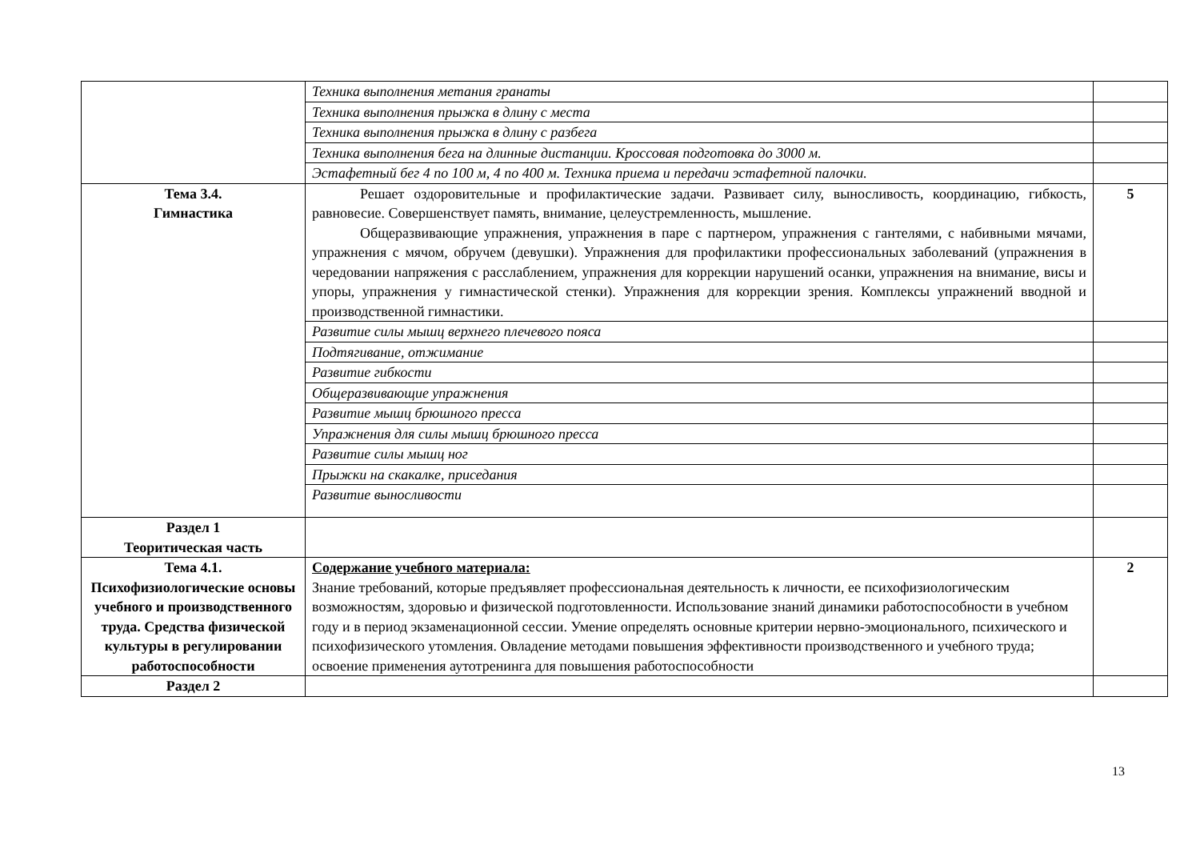| | Техника выполнения метания гранаты | |
| | Техника выполнения прыжка в длину с места | |
| | Техника выполнения прыжка в длину с разбега | |
| | Техника выполнения бега на длинные дистанции. Кроссовая подготовка до 3000 м. | |
| | Эстафетный бег 4 по 100 м, 4 по 400 м. Техника приема и передачи эстафетной палочки. | |
| Тема 3.4. Гимнастика | Решает оздоровительные и профилактические задачи. Развивает силу, выносливость, координацию, гибкость, равновесие. Совершенствует память, внимание, целеустремленность, мышление. Общеразвивающие упражнения, упражнения в паре с партнером, упражнения с гантелями, с набивными мячами, упражнения с мячом, обручем (девушки). Упражнения для профилактики профессиональных заболеваний (упражнения в чередовании напряжения с расслаблением, упражнения для коррекции нарушений осанки, упражнения на внимание, висы и упоры, упражнения у гимнастической стенки). Упражнения для коррекции зрения. Комплексы упражнений вводной и производственной гимнастики. | 5 |
| | Развитие силы мышц верхнего плечевого пояса | |
| | Подтягивание, отжимание | |
| | Развитие гибкости | |
| | Общеразвивающие упражнения | |
| | Развитие мышц брюшного пресса | |
| | Упражнения для силы мышц брюшного пресса | |
| | Развитие силы мышц ног | |
| | Прыжки на скакалке, приседания | |
| | Развитие выносливости | |
| Раздел 1 Теоритическая часть | | |
| Тема 4.1. Психофизиологические основы учебного и производственного труда. Средства физической культуры в регулировании работоспособности | Содержание учебного материала: Знание требований, которые предъявляет профессиональная деятельность к личности, ее психофизиологическим возможностям, здоровью и физической подготовленности. Использование знаний динамики работоспособности в учебном году и в период экзаменационной сессии. Умение определять основные критерии нервно-эмоционального, психического и психофизического утомления. Овладение методами повышения эффективности производственного и учебного труда; освоение применения аутотренинга для повышения работоспособности | 2 |
| Раздел 2 | | |
13